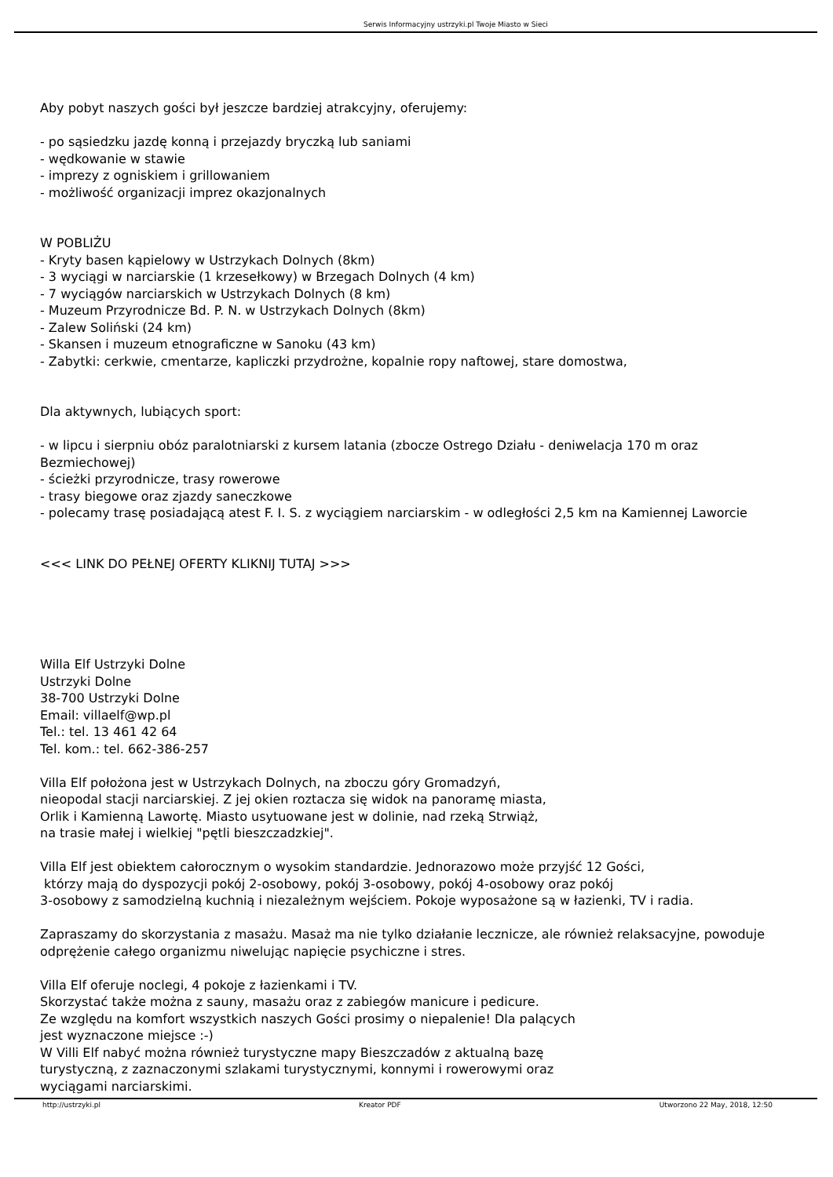Serwis Informacyjny ustrzyki.pl Twoje Miasto w Sieci
Aby pobyt naszych gości był jeszcze bardziej atrakcyjny, oferujemy:
- po sąsiedzku jazdę konną i przejazdy bryczką lub saniami
- wędkowanie w stawie
- imprezy z ogniskiem i grillowaniem
- możliwość organizacji imprez okazjonalnych
W POBLIŻU
- Kryty basen kąpielowy w Ustrzykach Dolnych (8km)
- 3 wyciągi w narciarskie (1 krzesełkowy) w Brzegach Dolnych (4 km)
- 7 wyciągów narciarskich w Ustrzykach Dolnych (8 km)
- Muzeum Przyrodnicze Bd. P. N. w Ustrzykach Dolnych (8km)
- Zalew Soliński (24 km)
- Skansen i muzeum etnograficzne w Sanoku (43 km)
- Zabytki: cerkwie, cmentarze, kapliczki przydrożne, kopalnie ropy naftowej, stare domostwa,
Dla aktywnych, lubiących sport:
- w lipcu i sierpniu obóz paralotniarski z kursem latania (zbocze Ostrego Działu - deniwelacja 170 m oraz Bezmiechowej)
- ścieżki przyrodnicze, trasy rowerowe
- trasy biegowe oraz zjazdy saneczkowe
- polecamy trasę posiadającą atest F. I. S. z wyciągiem narciarskim - w odległości 2,5 km na Kamiennej Laworcie
<<< LINK DO PEŁNEJ OFERTY KLIKNIJ TUTAJ >>>
Willa Elf Ustrzyki Dolne
Ustrzyki Dolne
38-700 Ustrzyki Dolne
Email: villaelf@wp.pl
Tel.: tel. 13 461 42 64
Tel. kom.: tel. 662-386-257
Villa Elf położona jest w Ustrzykach Dolnych, na zboczu góry Gromadzyń,
nieopodal stacji narciarskiej. Z jej okien roztacza się widok na panoramę miasta,
Orlik i Kamienną Lawortę. Miasto usytuowane jest w dolinie, nad rzeką Strwiąż,
na trasie małej i wielkiej "pętli bieszczadzkiej".
Villa Elf jest obiektem całorocznym o wysokim standardzie. Jednorazowo może przyjść 12 Gości,
którzy mają do dyspozycji pokój 2-osobowy, pokój 3-osobowy, pokój 4-osobowy oraz pokój
3-osobowy z samodzielną kuchnią i niezależnym wejściem. Pokoje wyposażone są w łazienki, TV i radia.
Zapraszamy do skorzystania z masażu. Masaż ma nie tylko działanie lecznicze, ale również relaksacyjne, powoduje odprężenie całego organizmu niwelując napięcie psychiczne i stres.
Villa Elf oferuje noclegi, 4 pokoje z łazienkami i TV.
Skorzystać także można z sauny, masażu oraz z zabiegów manicure i pedicure.
Ze względu na komfort wszystkich naszych Gości prosimy o niepalenie! Dla palących
jest wyznaczone miejsce :-)
W Villi Elf nabyć można również turystyczne mapy Bieszczadów z aktualną bazę
turystyczną, z zaznaczonymi szlakami turystycznymi, konnymi i rowerowymi oraz
wyciągami narciarskimi.
http://ustrzyki.pl Kreator PDF Utworzono 22 May, 2018, 12:50